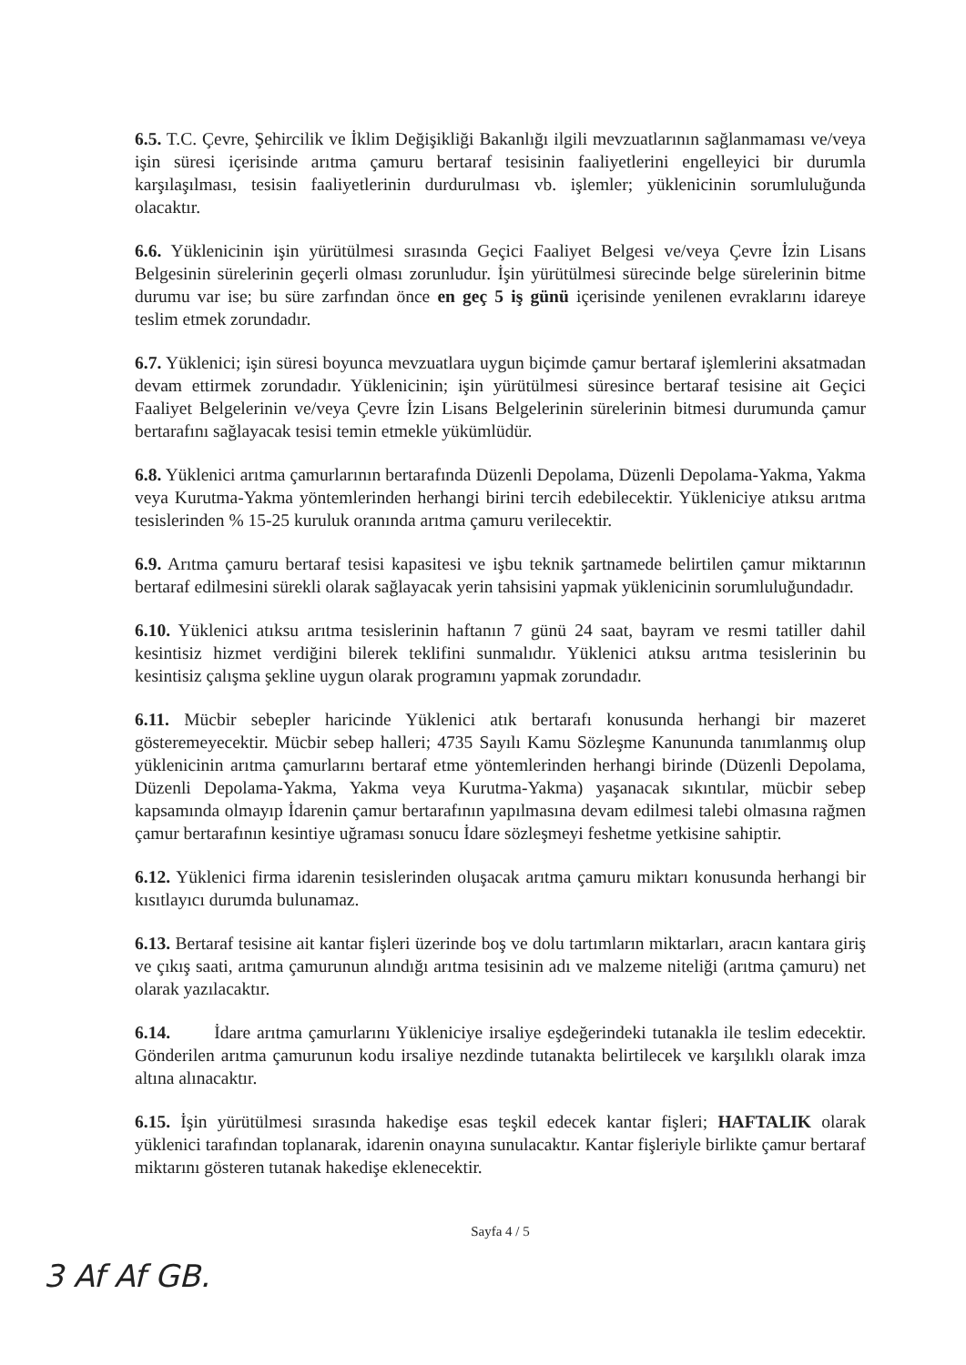6.5. T.C. Çevre, Şehircilik ve İklim Değişikliği Bakanlığı ilgili mevzuatlarının sağlanmaması ve/veya işin süresi içerisinde arıtma çamuru bertaraf tesisinin faaliyetlerini engelleyici bir durumla karşılaşılması, tesisin faaliyetlerinin durdurulması vb. işlemler; yüklenicinin sorumluluğunda olacaktır.
6.6. Yüklenicinin işin yürütülmesi sırasında Geçici Faaliyet Belgesi ve/veya Çevre İzin Lisans Belgesinin sürelerinin geçerli olması zorunludur. İşin yürütülmesi sürecinde belge sürelerinin bitme durumu var ise; bu süre zarfından önce en geç 5 iş günü içerisinde yenilenen evraklarını idareye teslim etmek zorundadır.
6.7. Yüklenici; işin süresi boyunca mevzuatlara uygun biçimde çamur bertaraf işlemlerini aksatmadan devam ettirmek zorundadır. Yüklenicinin; işin yürütülmesi süresince bertaraf tesisine ait Geçici Faaliyet Belgelerinin ve/veya Çevre İzin Lisans Belgelerinin sürelerinin bitmesi durumunda çamur bertarafını sağlayacak tesisi temin etmekle yükümlüdür.
6.8. Yüklenici arıtma çamurlarının bertarafında Düzenli Depolama, Düzenli Depolama-Yakma, Yakma veya Kurutma-Yakma yöntemlerinden herhangi birini tercih edebilecektir. Yükleniciye atıksu arıtma tesislerinden % 15-25 kuruluk oranında arıtma çamuru verilecektir.
6.9. Arıtma çamuru bertaraf tesisi kapasitesi ve işbu teknik şartnamede belirtilen çamur miktarının bertaraf edilmesini sürekli olarak sağlayacak yerin tahsisini yapmak yüklenicinin sorumluluğundadır.
6.10. Yüklenici atıksu arıtma tesislerinin haftanın 7 günü 24 saat, bayram ve resmi tatiller dahil kesintisiz hizmet verdiğini bilerek teklifini sunmalıdır. Yüklenici atıksu arıtma tesislerinin bu kesintisiz çalışma şekline uygun olarak programını yapmak zorundadır.
6.11. Mücbir sebepler haricinde Yüklenici atık bertarafı konusunda herhangi bir mazeret gösteremeyecektir. Mücbir sebep halleri; 4735 Sayılı Kamu Sözleşme Kanununda tanımlanmış olup yüklenicinin arıtma çamurlarını bertaraf etme yöntemlerinden herhangi birinde (Düzenli Depolama, Düzenli Depolama-Yakma, Yakma veya Kurutma-Yakma) yaşanacak sıkıntılar, mücbir sebep kapsamında olmayıp İdarenin çamur bertarafının yapılmasına devam edilmesi talebi olmasına rağmen çamur bertarafının kesintiye uğraması sonucu İdare sözleşmeyi feshetme yetkisine sahiptir.
6.12. Yüklenici firma idarenin tesislerinden oluşacak arıtma çamuru miktarı konusunda herhangi bir kısıtlayıcı durumda bulunamaz.
6.13. Bertaraf tesisine ait kantar fişleri üzerinde boş ve dolu tartımların miktarları, aracın kantara giriş ve çıkış saati, arıtma çamurunun alındığı arıtma tesisinin adı ve malzeme niteliği (arıtma çamuru) net olarak yazılacaktır.
6.14. İdare arıtma çamurlarını Yükleniciye irsaliye eşdeğerindeki tutanakla ile teslim edecektir. Gönderilen arıtma çamurunun kodu irsaliye nezdinde tutanakta belirtilecek ve karşılıklı olarak imza altına alınacaktır.
6.15. İşin yürütülmesi sırasında hakedişe esas teşkil edecek kantar fişleri; HAFTALIK olarak yüklenici tarafından toplanarak, idarenin onayına sunulacaktır. Kantar fişleriyle birlikte çamur bertaraf miktarını gösteren tutanak hakedişe eklenecektir.
Sayfa 4 / 5
3 Af Af GB.